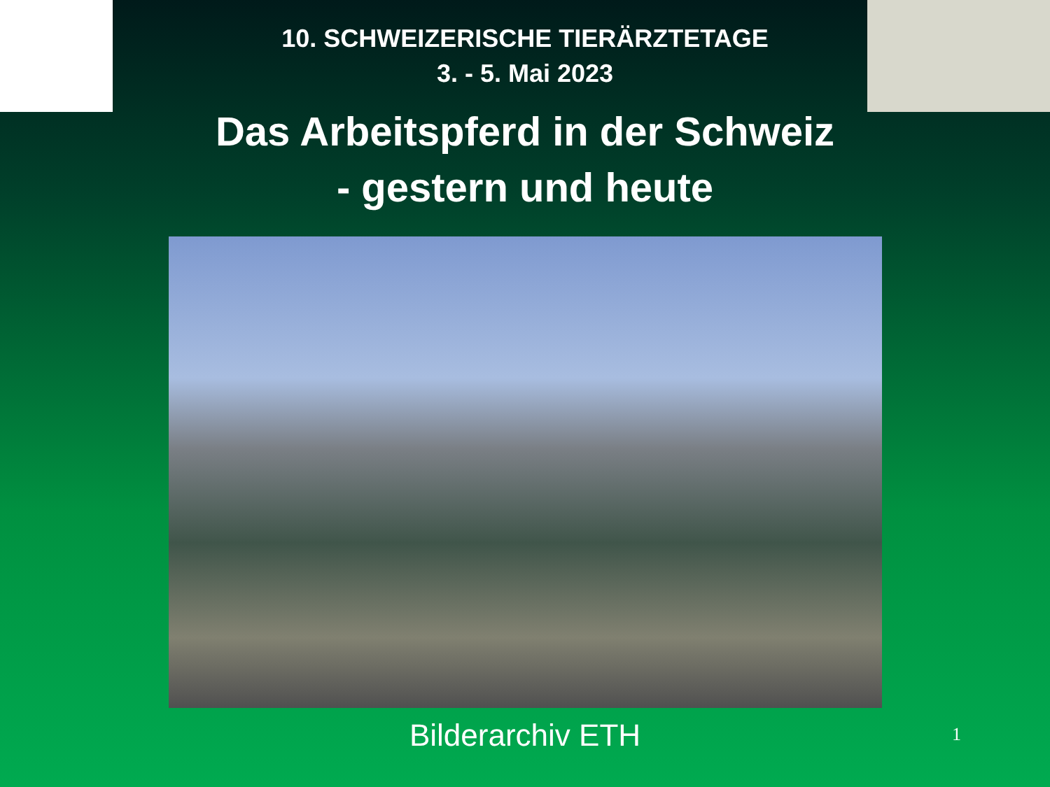10. SCHWEIZERISCHE TIERÄRZTETAGE
3. - 5. Mai 2023
Das Arbeitspferd in der Schweiz
- gestern und heute
Bilderarchiv ETH
1